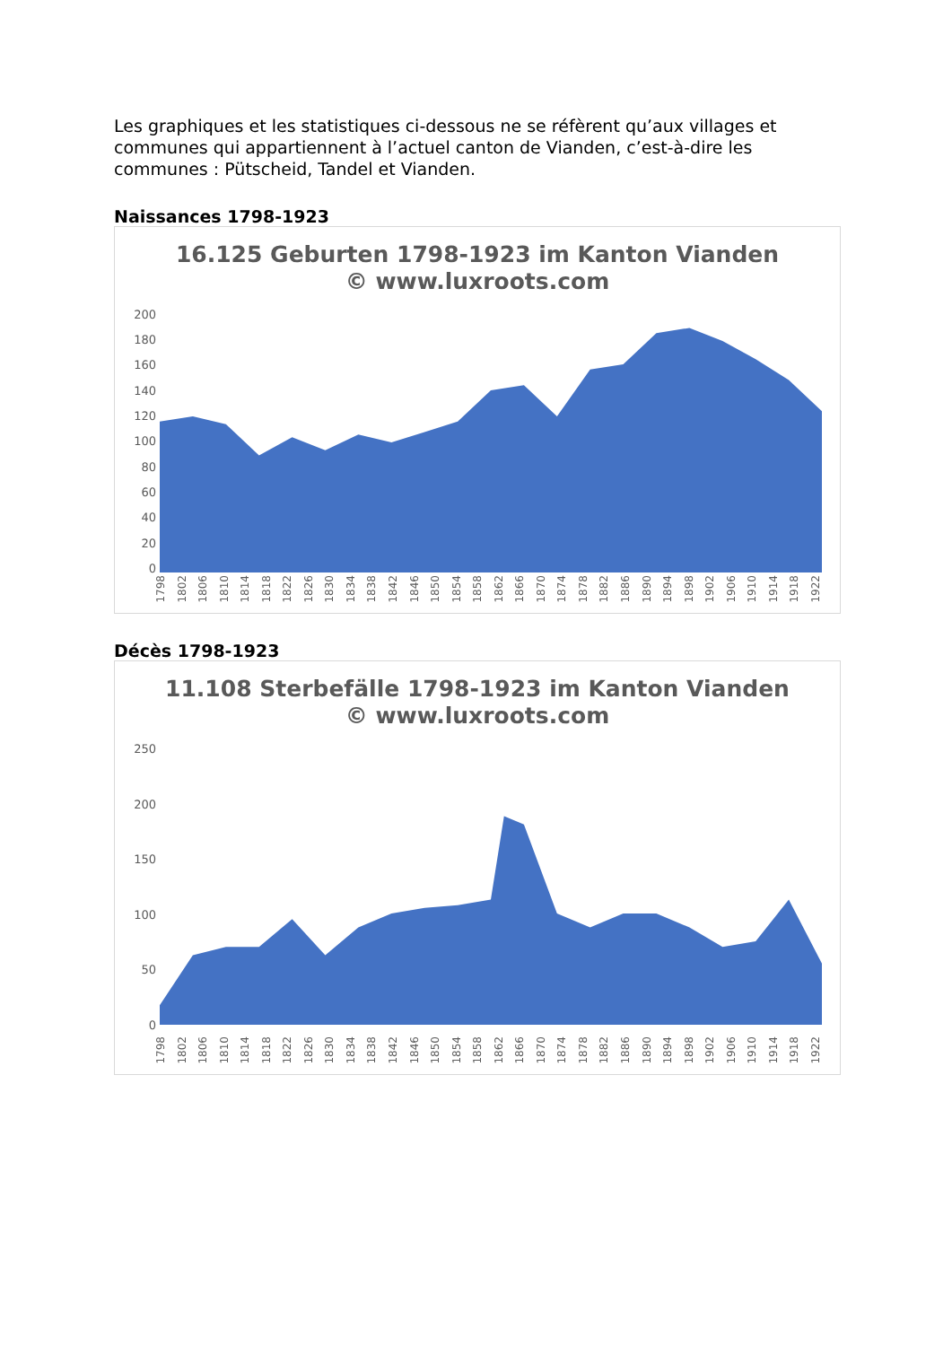Les graphiques et les statistiques ci-dessous ne se réfèrent qu’aux villages et communes qui appartiennent à l’actuel canton de Vianden, c’est-à-dire les communes : Pütscheid, Tandel et Vianden.
Naissances 1798-1923
16.125 Geburten 1798-1923 im Kanton Vianden
© www.luxroots.com
200
180
160
140
120
100
80
60
40
20
0
1798 1802 1806 1810 1814 1818 1822 1826 1830 1834 1838 1842 1846 1850 1854 1858 1862 1866 1870 1874 1878 1882 1886 1890 1894 1898 1902 1906 1910 1914 1918 1922
Décès 1798-1923
11.108 Sterbefälle 1798-1923 im Kanton Vianden
© www.luxroots.com
250
200
150
100
50
0
1798 1802 1806 1810 1814 1818 1822 1826 1830 1834 1838 1842 1846 1850 1854 1858 1862 1866 1870 1874 1878 1882 1886 1890 1894 1898 1902 1906 1910 1914 1918 1922